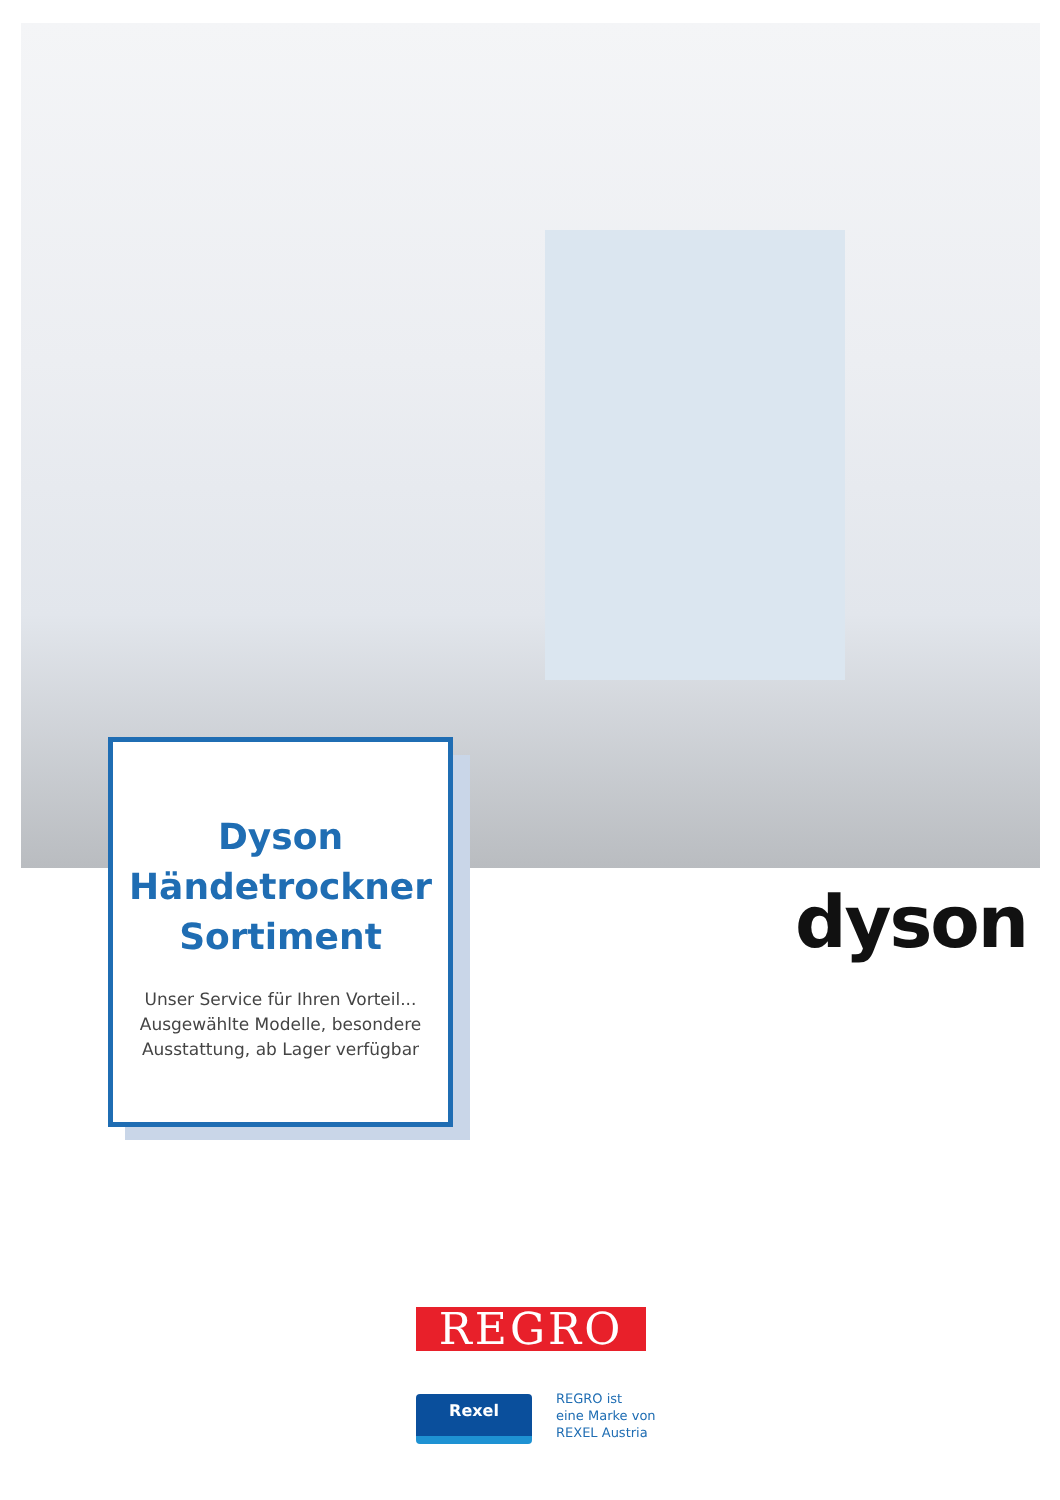Dyson
Händetrockner
Sortiment
Unser Service für Ihren Vorteil...
Ausgewählte Modelle, besondere
Ausstattung, ab Lager verfügbar
dyson
REGRO
Rexel
REGRO ist
eine Marke von
REXEL Austria